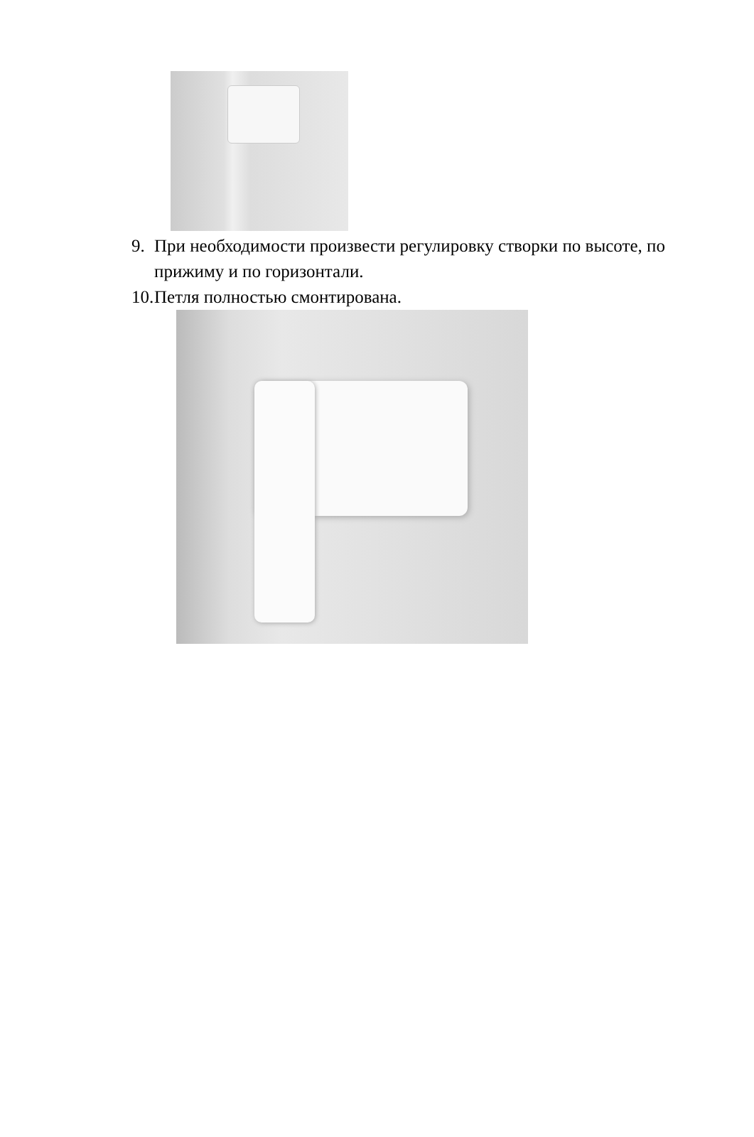9. При необходимости произвести регулировку створки по высоте, по прижиму и по горизонтали.
10. Петля полностью смонтирована.